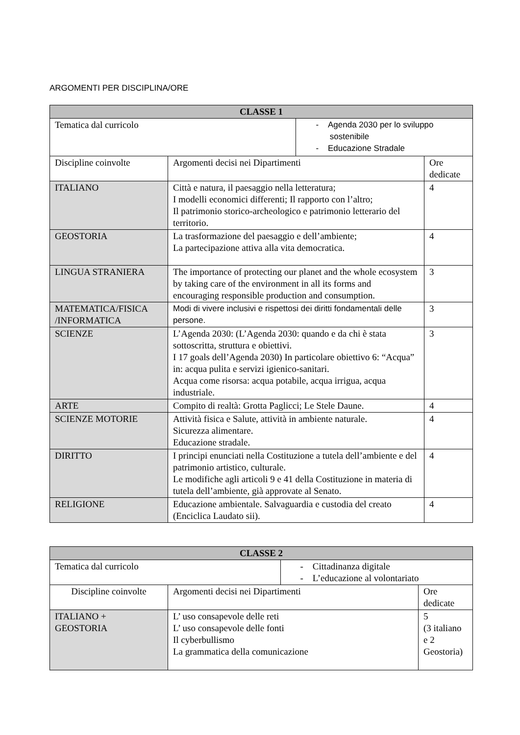ARGOMENTI PER DISCIPLINA/ORE
| CLASSE 1 | | | |
| --- | --- | --- | --- |
| Tematica dal curricolo | | - Agenda 2030 per lo sviluppo sostenibile - Educazione Stradale | |
| Discipline coinvolte | Argomenti decisi nei Dipartimenti | | Ore dedicate |
| ITALIANO | Città e natura, il paesaggio nella letteratura; I modelli economici differenti; Il rapporto con l’altro; Il patrimonio storico-archeologico e patrimonio letterario del territorio. | | 4 |
| GEOSTORIA | La trasformazione del paesaggio e dell’ambiente; La partecipazione attiva alla vita democratica. | | 4 |
| LINGUA STRANIERA | The importance of protecting our planet and the whole ecosystem by taking care of the environment in all its forms and encouraging responsible production and consumption. | | 3 |
| MATEMATICA/FISICA /INFORMATICA | Modi di vivere inclusivi e rispettosi dei diritti fondamentali delle persone. | | 3 |
| SCIENZE | L’Agenda 2030: (L’Agenda 2030: quando e da chi è stata sottoscritta, struttura e obiettivi. I 17 goals dell’Agenda 2030) In particolare obiettivo 6: “Acqua” in: acqua pulita e servizi igienico-sanitari. Acqua come risorsa: acqua potabile, acqua irrigua, acqua industriale. | | 3 |
| ARTE | Compito di realtà: Grotta Paglicci; Le Stele Daune. | | 4 |
| SCIENZE MOTORIE | Attività fisica e Salute, attività in ambiente naturale. Sicurezza alimentare. Educazione stradale. | | 4 |
| DIRITTO | I principi enunciati nella Costituzione a tutela dell’ambiente e del patrimonio artistico, culturale. Le modifiche agli articoli 9 e 41 della Costituzione in materia di tutela dell’ambiente, già approvate al Senato. | | 4 |
| RELIGIONE | Educazione ambientale. Salvaguardia e custodia del creato (Enciclica Laudato sii). | | 4 |
| CLASSE 2 | | | |
| --- | --- | --- | --- |
| Tematica dal curricolo | | - Cittadinanza digitale - L’educazione al volontariato | |
| Discipline coinvolte | Argomenti decisi nei Dipartimenti | | Ore dedicate |
| ITALIANO + GEOSTORIA | L’ uso consapevole delle reti L’ uso consapevole delle fonti Il cyberbullismo La grammatica della comunicazione | | 5 (3 italiano e 2 Geostoria) |